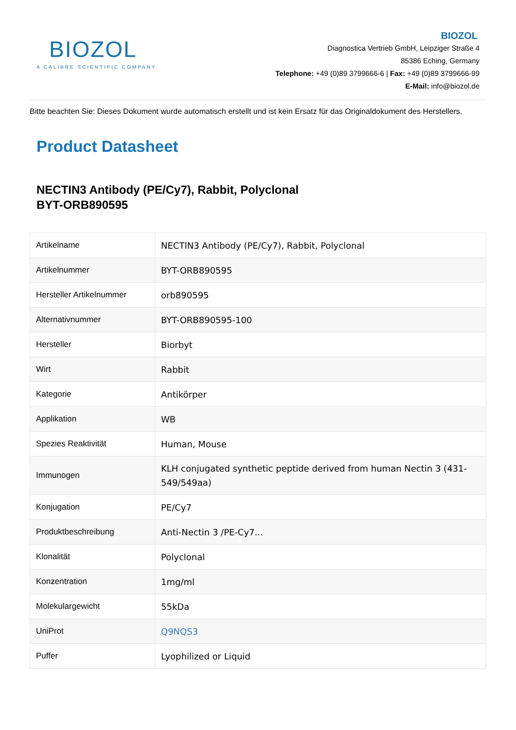BIOZOL
A CALIBRE SCIENTIFIC COMPANY
BIOZOL
Diagnostica Vertrieb GmbH, Leipziger Straße 4
85386 Eching, Germany
Telephone: +49 (0)89 3799666-6 | Fax: +49 (0)89 3799666-99
E-Mail: info@biozol.de
Bitte beachten Sie: Dieses Dokument wurde automatisch erstellt und ist kein Ersatz für das Originaldokument des Herstellers.
Product Datasheet
NECTIN3 Antibody (PE/Cy7), Rabbit, Polyclonal
BYT-ORB890595
| Artikelname | NECTIN3 Antibody (PE/Cy7), Rabbit, Polyclonal |
| Artikelnummer | BYT-ORB890595 |
| Hersteller Artikelnummer | orb890595 |
| Alternativnummer | BYT-ORB890595-100 |
| Hersteller | Biorbyt |
| Wirt | Rabbit |
| Kategorie | Antikörper |
| Applikation | WB |
| Spezies Reaktivität | Human, Mouse |
| Immunogen | KLH conjugated synthetic peptide derived from human Nectin 3 (431-549/549aa) |
| Konjugation | PE/Cy7 |
| Produktbeschreibung | Anti-Nectin 3 /PE-Cy7... |
| Klonalität | Polyclonal |
| Konzentration | 1mg/ml |
| Molekulargewicht | 55kDa |
| UniProt | Q9NQS3 |
| Puffer | Lyophilized or Liquid |